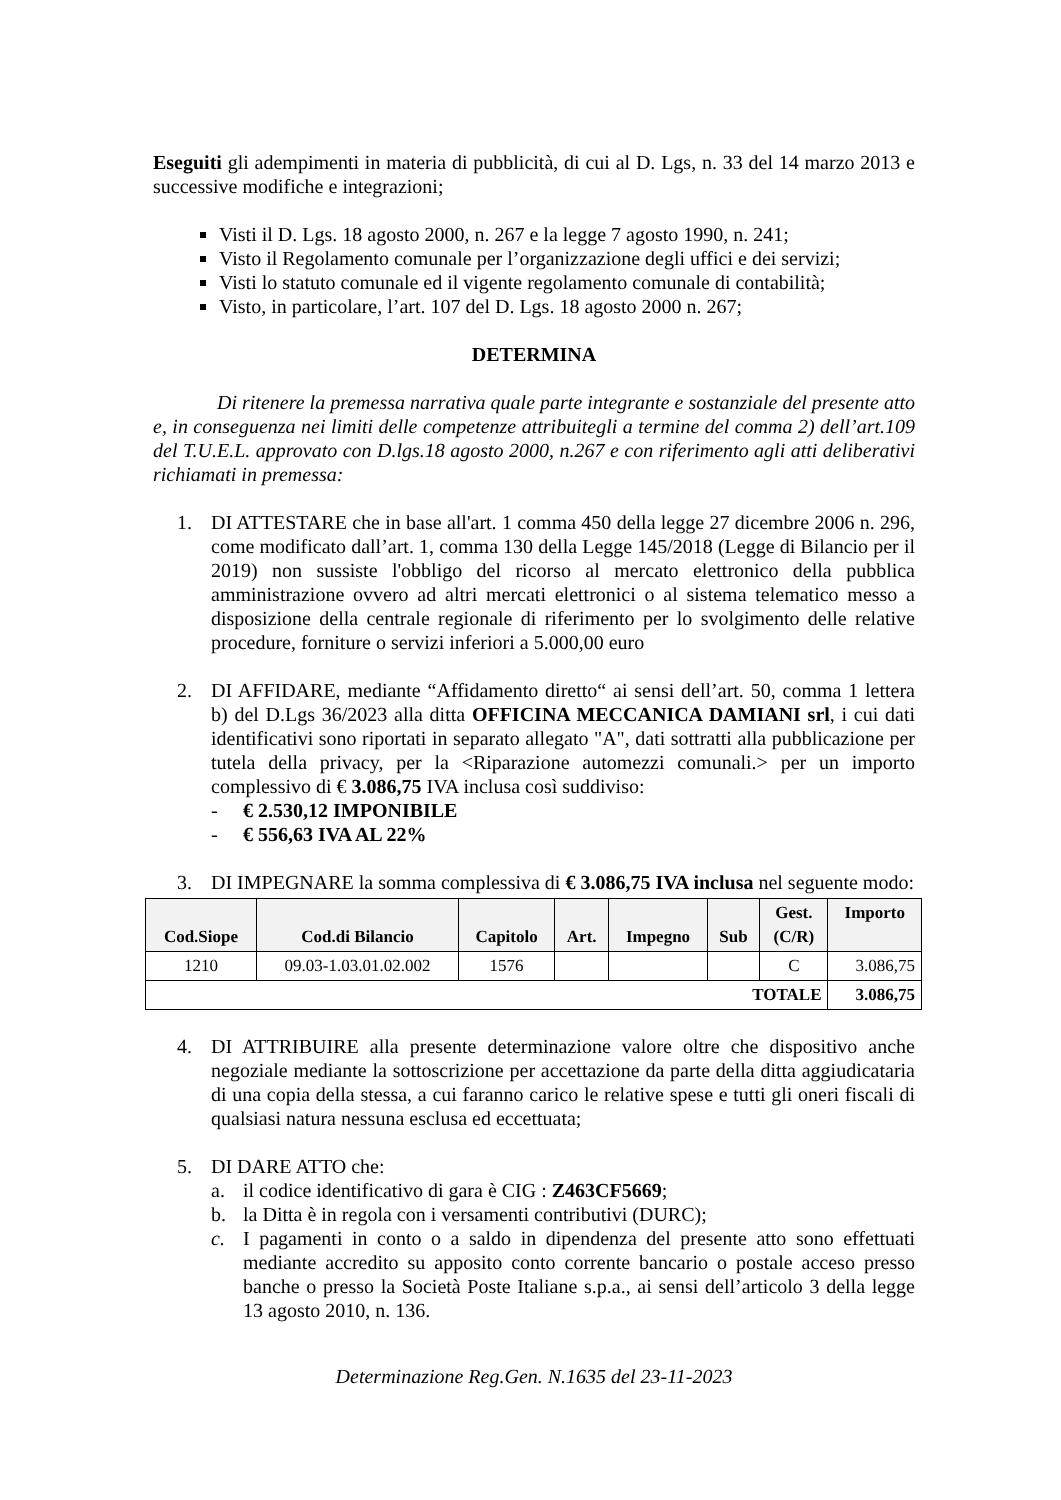Eseguiti gli adempimenti in materia di pubblicità, di cui al D. Lgs, n. 33 del 14 marzo 2013 e successive modifiche e integrazioni;
Visti il D. Lgs. 18 agosto 2000, n. 267 e la legge 7 agosto 1990, n. 241;
Visto il Regolamento comunale per l’organizzazione degli uffici e dei servizi;
Visti lo statuto comunale ed il vigente regolamento comunale di contabilità;
Visto, in particolare, l’art. 107 del D. Lgs. 18 agosto 2000 n. 267;
DETERMINA
Di ritenere la premessa narrativa quale parte integrante e sostanziale del presente atto e, in conseguenza nei limiti delle competenze attribuitegli a termine del comma 2) dell’art.109 del T.U.E.L. approvato con D.lgs.18 agosto 2000, n.267 e con riferimento agli atti deliberativi richiamati in premessa:
1. DI ATTESTARE che in base all'art. 1 comma 450 della legge 27 dicembre 2006 n. 296, come modificato dall’art. 1, comma 130 della Legge 145/2018 (Legge di Bilancio per il 2019) non sussiste l'obbligo del ricorso al mercato elettronico della pubblica amministrazione ovvero ad altri mercati elettronici o al sistema telematico messo a disposizione della centrale regionale di riferimento per lo svolgimento delle relative procedure, forniture o servizi inferiori a 5.000,00 euro
2. DI AFFIDARE, mediante “Affidamento diretto“ ai sensi dell’art. 50, comma 1 lettera b) del D.Lgs 36/2023 alla ditta OFFICINA MECCANICA DAMIANI srl, i cui dati identificativi sono riportati in separato allegato "A", dati sottratti alla pubblicazione per tutela della privacy, per la <Riparazione automezzi comunali.> per un importo complessivo di € 3.086,75 IVA inclusa così suddiviso:
- € 2.530,12 IMPONIBILE
- € 556,63 IVA AL 22%
3. DI IMPEGNARE la somma complessiva di € 3.086,75 IVA inclusa nel seguente modo:
| Cod.Siope | Cod.di Bilancio | Capitolo | Art. | Impegno | Sub | Gest. (C/R) | Importo |
| --- | --- | --- | --- | --- | --- | --- | --- |
| 1210 | 09.03-1.03.01.02.002 | 1576 | | | | C | 3.086,75 |
| TOTALE | | | | | | | 3.086,75 |
4. DI ATTRIBUIRE alla presente determinazione valore oltre che dispositivo anche negoziale mediante la sottoscrizione per accettazione da parte della ditta aggiudicataria di una copia della stessa, a cui faranno carico le relative spese e tutti gli oneri fiscali di qualsiasi natura nessuna esclusa ed eccettuata;
5. DI DARE ATTO che:
a. il codice identificativo di gara è CIG : Z463CF5669;
b. la Ditta è in regola con i versamenti contributivi (DURC);
c. I pagamenti in conto o a saldo in dipendenza del presente atto sono effettuati mediante accredito su apposito conto corrente bancario o postale acceso presso banche o presso la Società Poste Italiane s.p.a., ai sensi dell’articolo 3 della legge 13 agosto 2010, n. 136.
Determinazione Reg.Gen. N.1635 del 23-11-2023